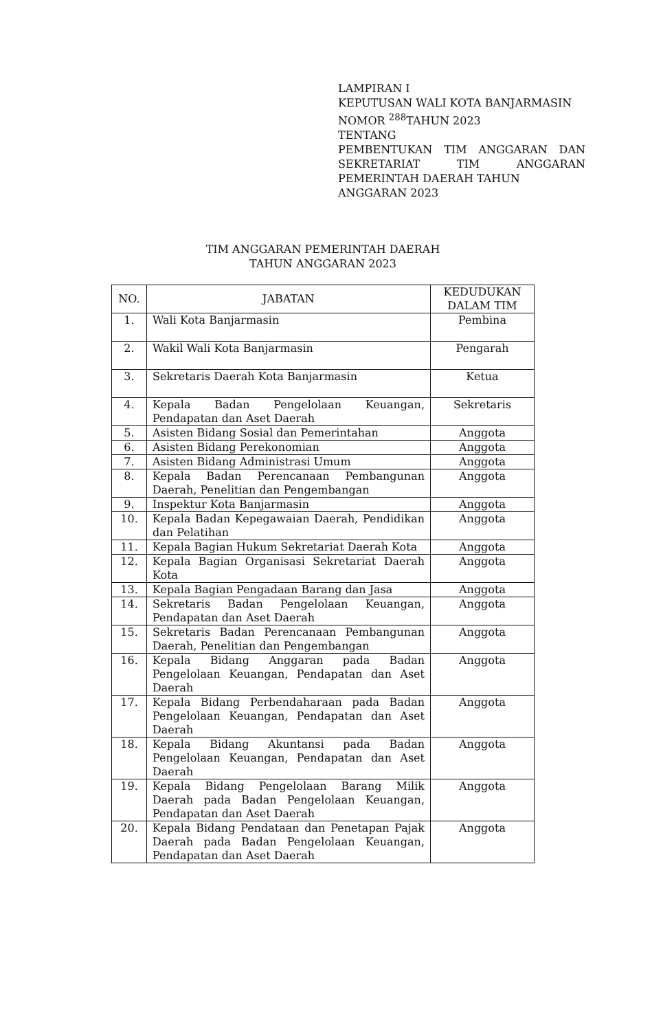LAMPIRAN I
KEPUTUSAN WALI KOTA BANJARMASIN
NOMOR <sup>288</sup>TAHUN 2023
TENTANG
PEMBENTUKAN TIM ANGGARAN DAN SEKRETARIAT TIM ANGGARAN
PEMERINTAH DAERAH TAHUN
ANGGARAN 2023
TIM ANGGARAN PEMERINTAH DAERAH
TAHUN ANGGARAN 2023
| NO. | JABATAN | KEDUDUKAN DALAM TIM |
| --- | --- | --- |
| 1. | Wali Kota Banjarmasin | Pembina |
| 2. | Wakil Wali Kota Banjarmasin | Pengarah |
| 3. | Sekretaris Daerah Kota Banjarmasin | Ketua |
| 4. | Kepala Badan Pengelolaan Keuangan, Pendapatan dan Aset Daerah | Sekretaris |
| 5. | Asisten Bidang Sosial dan Pemerintahan | Anggota |
| 6. | Asisten Bidang Perekonomian | Anggota |
| 7. | Asisten Bidang Administrasi Umum | Anggota |
| 8. | Kepala Badan Perencanaan Pembangunan Daerah, Penelitian dan Pengembangan | Anggota |
| 9. | Inspektur Kota Banjarmasin | Anggota |
| 10. | Kepala Badan Kepegawaian Daerah, Pendidikan dan Pelatihan | Anggota |
| 11. | Kepala Bagian Hukum Sekretariat Daerah Kota | Anggota |
| 12. | Kepala Bagian Organisasi Sekretariat Daerah Kota | Anggota |
| 13. | Kepala Bagian Pengadaan Barang dan Jasa | Anggota |
| 14. | Sekretaris Badan Pengelolaan Keuangan, Pendapatan dan Aset Daerah | Anggota |
| 15. | Sekretaris Badan Perencanaan Pembangunan Daerah, Penelitian dan Pengembangan | Anggota |
| 16. | Kepala Bidang Anggaran pada Badan Pengelolaan Keuangan, Pendapatan dan Aset Daerah | Anggota |
| 17. | Kepala Bidang Perbendaharaan pada Badan Pengelolaan Keuangan, Pendapatan dan Aset Daerah | Anggota |
| 18. | Kepala Bidang Akuntansi pada Badan Pengelolaan Keuangan, Pendapatan dan Aset Daerah | Anggota |
| 19. | Kepala Bidang Pengelolaan Barang Milik Daerah pada Badan Pengelolaan Keuangan, Pendapatan dan Aset Daerah | Anggota |
| 20. | Kepala Bidang Pendataan dan Penetapan Pajak Daerah pada Badan Pengelolaan Keuangan, Pendapatan dan Aset Daerah | Anggota |